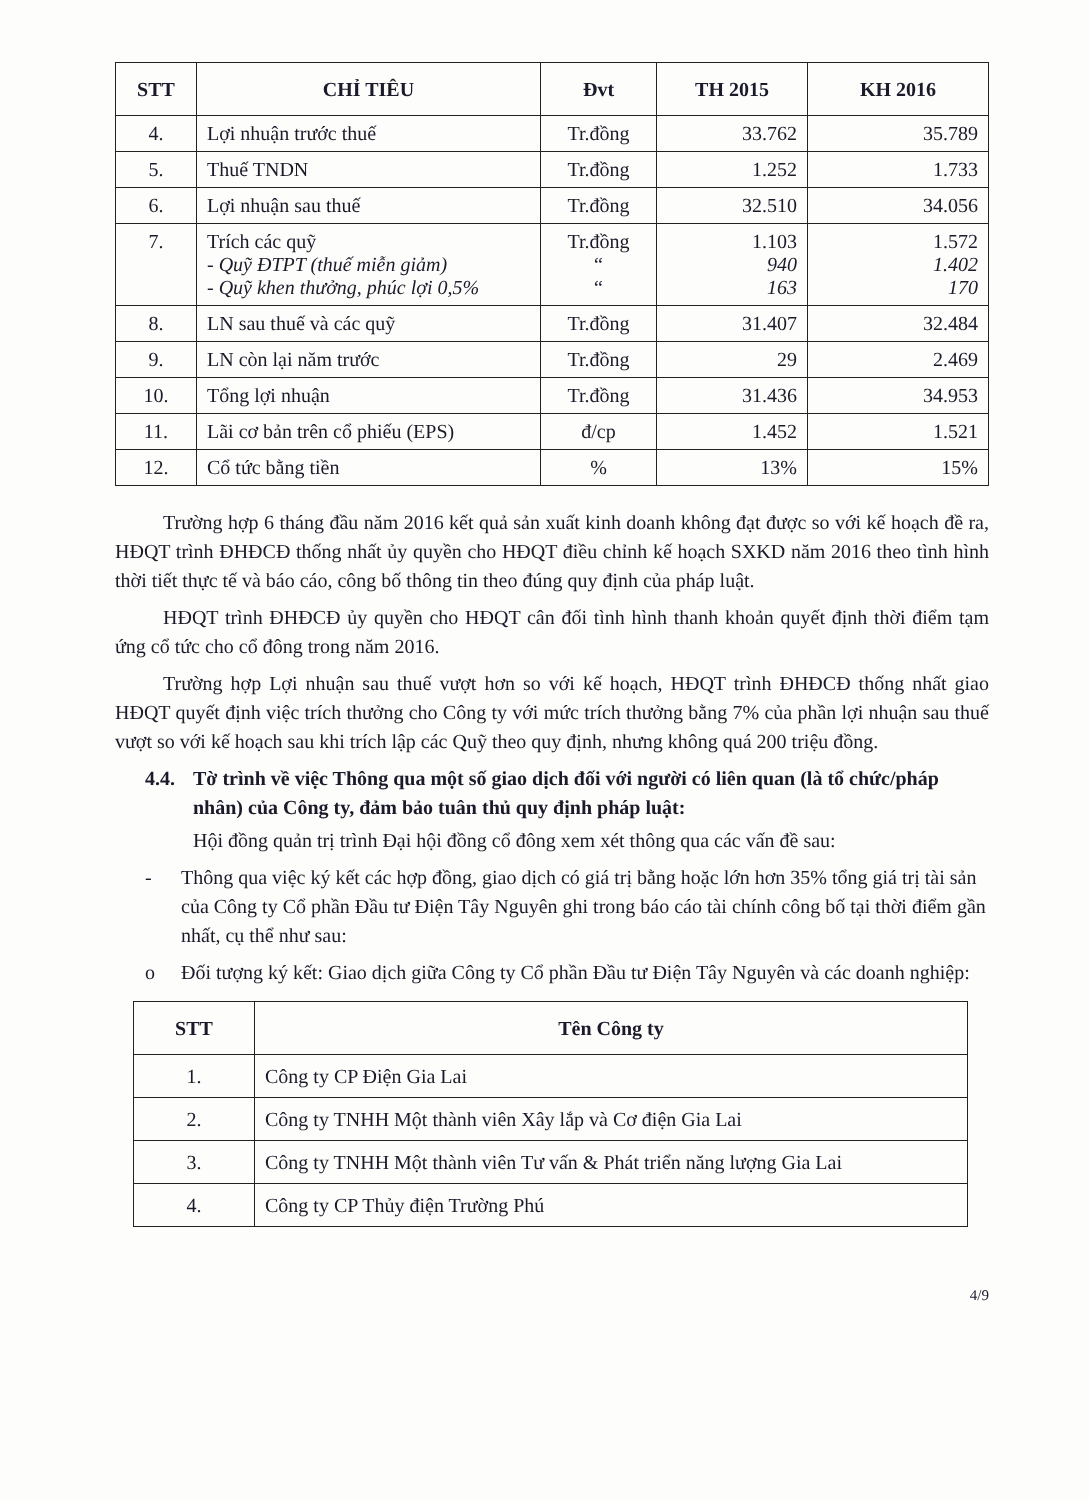| STT | CHỈ TIÊU | Đvt | TH 2015 | KH 2016 |
| --- | --- | --- | --- | --- |
| 4. | Lợi nhuận trước thuế | Tr.đồng | 33.762 | 35.789 |
| 5. | Thuế TNDN | Tr.đồng | 1.252 | 1.733 |
| 6. | Lợi nhuận sau thuế | Tr.đồng | 32.510 | 34.056 |
| 7. | Trích các quỹ - Quỹ ĐTPT (thuế miễn giảm) - Quỹ khen thưởng, phúc lợi 0,5% | Tr.đồng “ “ | 1.103 940 163 | 1.572 1.402 170 |
| 8. | LN sau thuế và các quỹ | Tr.đồng | 31.407 | 32.484 |
| 9. | LN còn lại năm trước | Tr.đồng | 29 | 2.469 |
| 10. | Tổng lợi nhuận | Tr.đồng | 31.436 | 34.953 |
| 11. | Lãi cơ bản trên cổ phiếu (EPS) | đ/cp | 1.452 | 1.521 |
| 12. | Cổ tức bằng tiền | % | 13% | 15% |
Trường hợp 6 tháng đầu năm 2016 kết quả sản xuất kinh doanh không đạt được so với kế hoạch đề ra, HĐQT trình ĐHĐCĐ thống nhất ủy quyền cho HĐQT điều chỉnh kế hoạch SXKD năm 2016 theo tình hình thời tiết thực tế và báo cáo, công bố thông tin theo đúng quy định của pháp luật.
HĐQT trình ĐHĐCĐ ủy quyền cho HĐQT cân đối tình hình thanh khoản quyết định thời điểm tạm ứng cổ tức cho cổ đông trong năm 2016.
Trường hợp Lợi nhuận sau thuế vượt hơn so với kế hoạch, HĐQT trình ĐHĐCĐ thống nhất giao HĐQT quyết định việc trích thưởng cho Công ty với mức trích thưởng bằng 7% của phần lợi nhuận sau thuế vượt so với kế hoạch sau khi trích lập các Quỹ theo quy định, nhưng không quá 200 triệu đồng.
4.4. Tờ trình về việc Thông qua một số giao dịch đối với người có liên quan (là tổ chức/pháp nhân) của Công ty, đảm bảo tuân thủ quy định pháp luật:
Hội đồng quản trị trình Đại hội đồng cổ đông xem xét thông qua các vấn đề sau:
- Thông qua việc ký kết các hợp đồng, giao dịch có giá trị bằng hoặc lớn hơn 35% tổng giá trị tài sản của Công ty Cổ phần Đầu tư Điện Tây Nguyên ghi trong báo cáo tài chính công bố tại thời điểm gần nhất, cụ thể như sau:
o Đối tượng ký kết: Giao dịch giữa Công ty Cổ phần Đầu tư Điện Tây Nguyên và các doanh nghiệp:
| STT | Tên Công ty |
| --- | --- |
| 1. | Công ty CP Điện Gia Lai |
| 2. | Công ty TNHH Một thành viên Xây lắp và Cơ điện Gia Lai |
| 3. | Công ty TNHH Một thành viên Tư vấn & Phát triển năng lượng Gia Lai |
| 4. | Công ty CP Thủy điện Trường Phú |
4/9